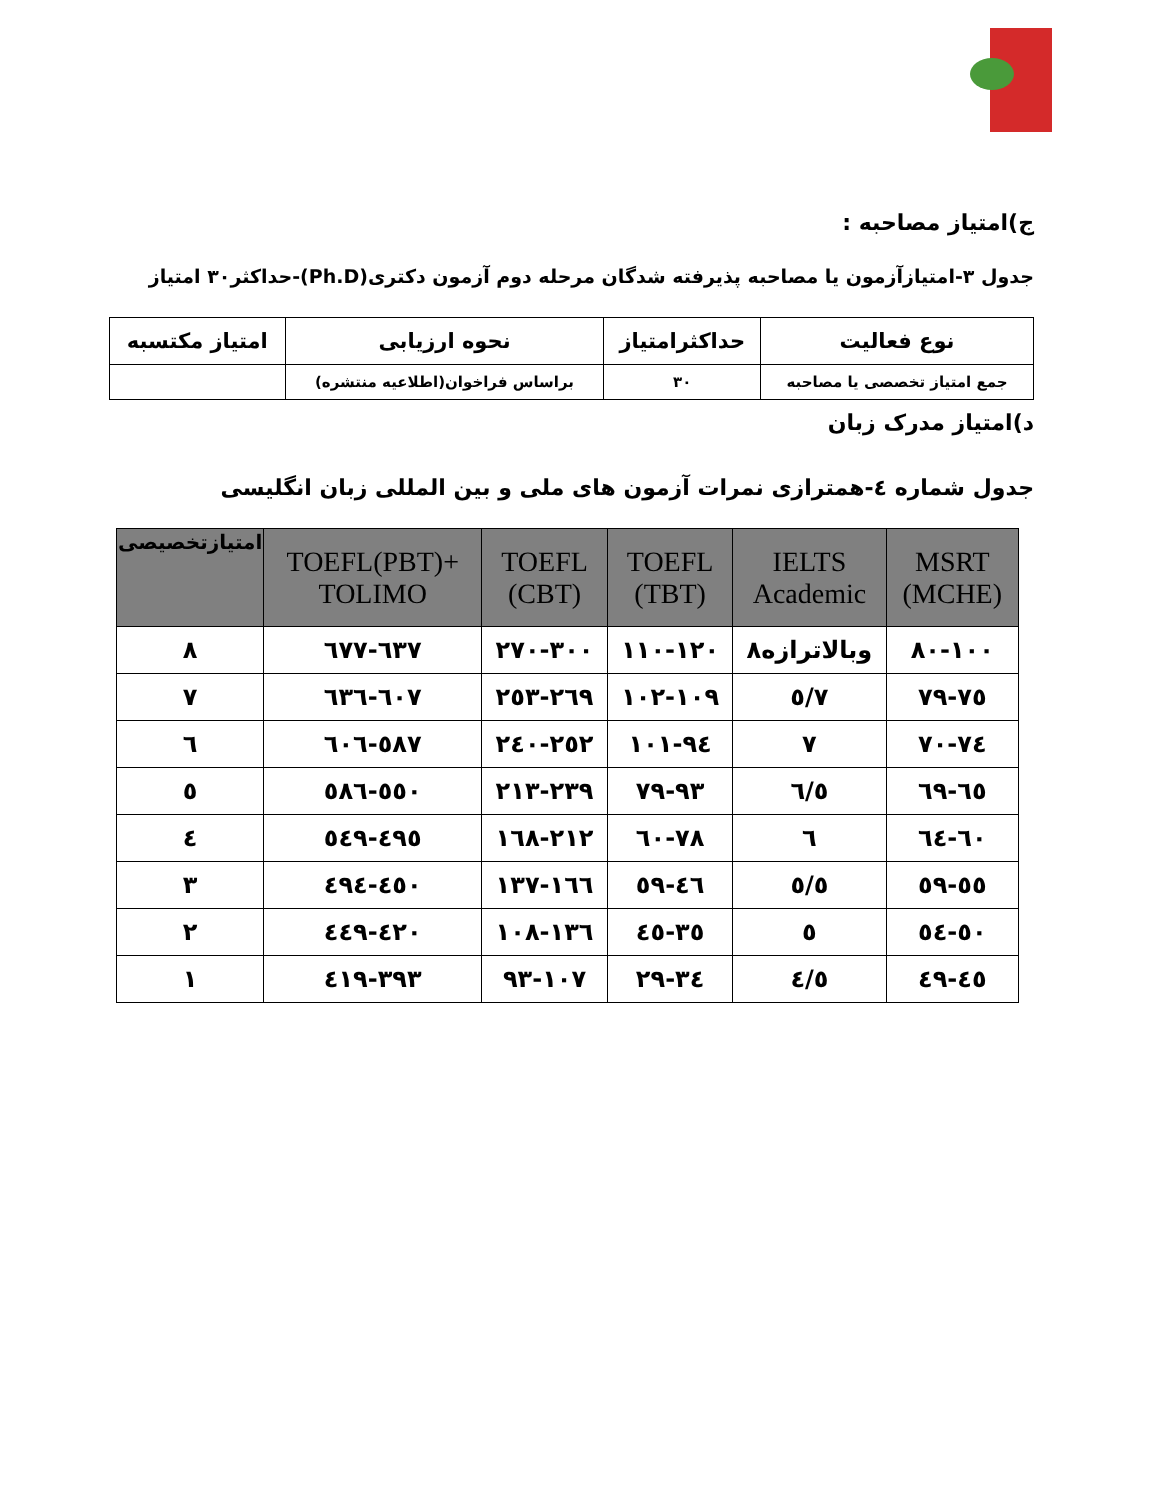ج)امتیاز مصاحبه :
جدول ۳-امتیازآزمون یا مصاحبه پذیرفته شدگان مرحله دوم آزمون دکتری(Ph.D)-حداکثر۳۰ امتیاز
| نوع فعالیت | حداکثرامتیاز | نحوه ارزیابی | امتیاز مکتسبه |
| --- | --- | --- | --- |
| جمع امتیاز تخصصی یا مصاحبه | ۳۰ | براساس فراخوان(اطلاعیه منتشره) | |
د)امتیاز مدرک زبان
جدول شماره ٤-همترازی نمرات آزمون های ملی و بین المللی زبان انگلیسی
| MSRT (MCHE) | IELTS Academic | TOEFL (TBT) | TOEFL (CBT) | TOEFL(PBT)+ TOLIMO | امتیازتخصیصی |
| --- | --- | --- | --- | --- | --- |
| ۸۰-۱۰۰ | وبالاترازه۸ | ۱۱۰-۱۲۰ | ۲۷۰-۳۰۰ | ٦۳۷-٦۷۷ | ۸ |
| ۷٥-۷۹ | ۷/٥ | ۱۰۲-۱۰۹ | ۲٥۳-۲٦۹ | ٦۰۷-٦۳٦ | ۷ |
| ۷۰-۷٤ | ۷ | ۹٤-۱۰۱ | ۲٤۰-۲٥۲ | ٥۸۷-٦۰٦ | ٦ |
| ٦٥-٦۹ | ٦/٥ | ۷۹-۹۳ | ۲۱۳-۲۳۹ | ٥٥۰-٥۸٦ | ٥ |
| ٦۰-٦٤ | ٦ | ٦۰-۷۸ | ۱٦۸-۲۱۲ | ٤۹٥-٥٤۹ | ٤ |
| ٥٥-٥۹ | ٥/٥ | ٤٦-٥۹ | ۱۳۷-۱٦٦ | ٤٥۰-٤۹٤ | ۳ |
| ٥۰-٥٤ | ٥ | ۳٥-٤٥ | ۱۰۸-۱۳٦ | ٤۲۰-٤٤۹ | ۲ |
| ٤٥-٤۹ | ٤/٥ | ۲۹-۳٤ | ۹۳-۱۰۷ | ۳۹۳-٤۱۹ | ۱ |